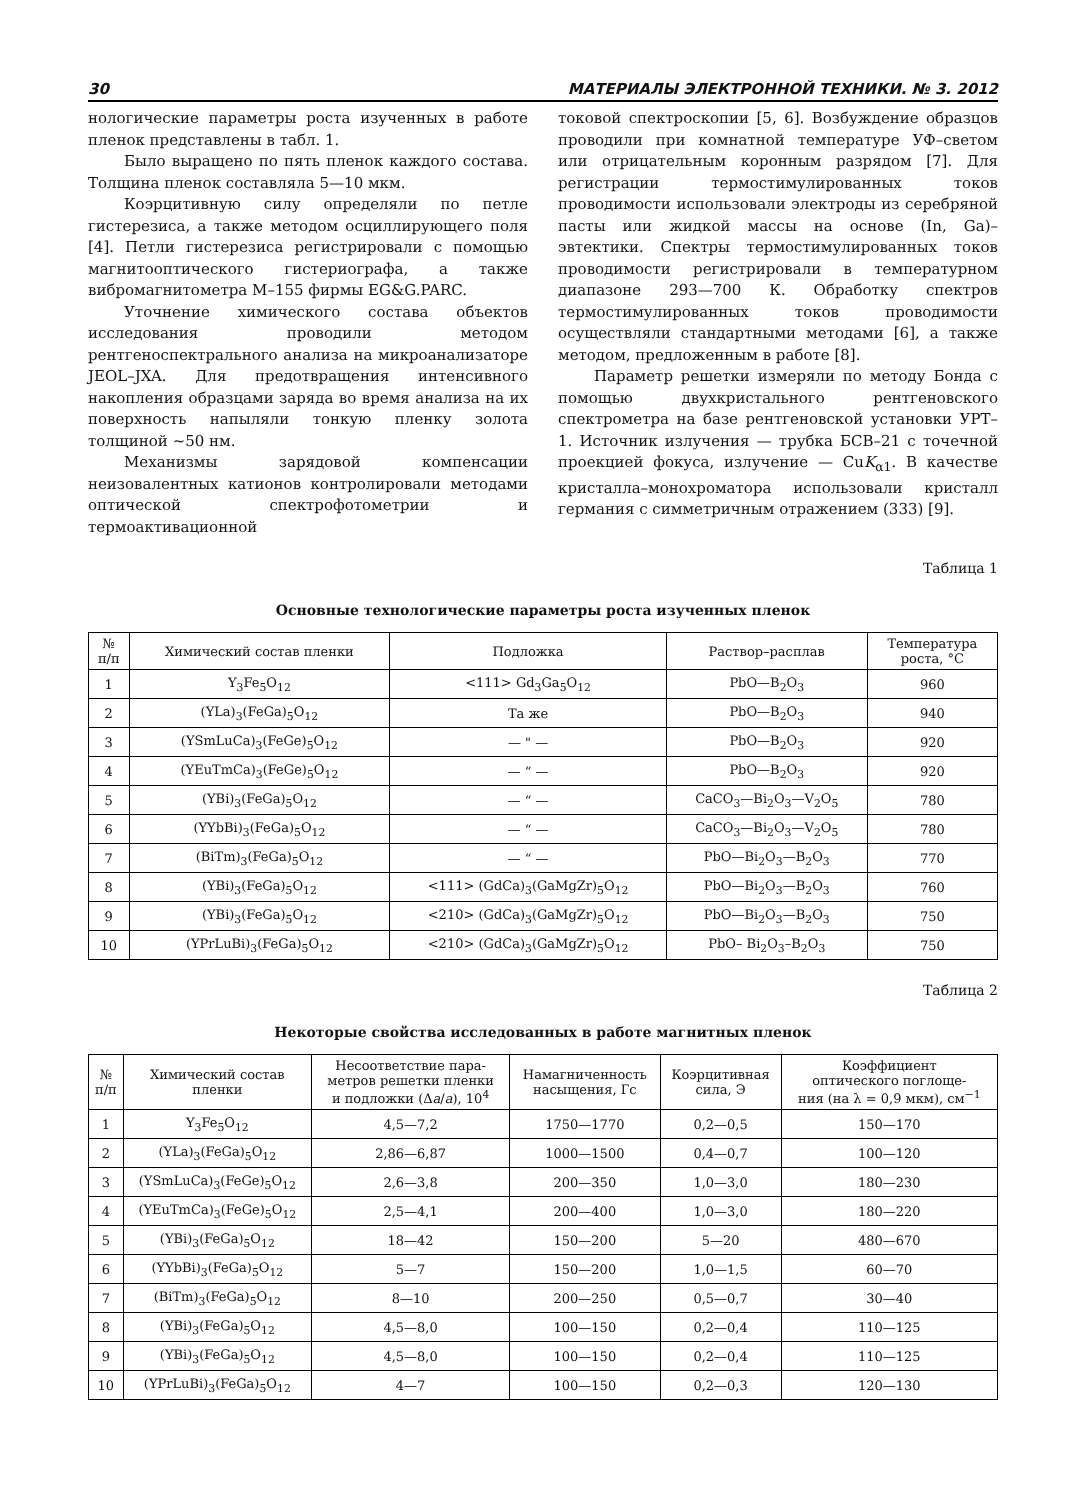30 МАТЕРИАЛЫ ЭЛЕКТРОННОЙ ТЕХНИКИ. № 3. 2012
нологические параметры роста изученных в работе пленок представлены в табл. 1.
Было выращено по пять пленок каждого состава. Толщина пленок составляла 5—10 мкм.
Коэрцитивную силу определяли по петле гистерезиса, а также методом осциллирующего поля [4]. Петли гистерезиса регистрировали с помощью магнитооптического гистериографа, а также вибромагнитометра М–155 фирмы EG&G.PARC.
Уточнение химического состава объектов исследования проводили методом рентгеноспектрального анализа на микроанализаторе JEOL–JXA. Для предотвращения интенсивного накопления образцами заряда во время анализа на их поверхность напыляли тонкую пленку золота толщиной ~50 нм.
Механизмы зарядовой компенсации неизовалентных катионов контролировали методами оптической спектрофотометрии и термоактивационной
токовой спектроскопии [5, 6]. Возбуждение образцов проводили при комнатной температуре УФ–светом или отрицательным коронным разрядом [7]. Для регистрации термостимулированных токов проводимости использовали электроды из серебряной пасты или жидкой массы на основе (In, Ga)–эвтектики. Спектры термостимулированных токов проводимости регистрировали в температурном диапазоне 293—700 К. Обработку спектров термостимулированных токов проводимости осуществляли стандартными методами [6], а также методом, предложенным в работе [8].
Параметр решетки измеряли по методу Бонда с помощью двухкристального рентгеновского спектрометра на базе рентгеновской установки УРТ–1. Источник излучения — трубка БСВ–21 с точечной проекцией фокуса, излучение — CuK<sub>α1</sub>. В качестве кристалла–монохроматора использовали кристалл германия с симметричным отражением (333) [9].
Таблица 1
Основные технологические параметры роста изученных пленок
| № п/п | Химический состав пленки | Подложка | Раствор–расплав | Температура роста, °С |
| --- | --- | --- | --- | --- |
| 1 | Y<sub>3</sub>Fe<sub>5</sub>O<sub>12</sub> | <111> Gd<sub>3</sub>Ga<sub>5</sub>O<sub>12</sub> | PbO—B<sub>2</sub>O<sub>3</sub> | 960 |
| 2 | (YLa)<sub>3</sub>(FeGa)<sub>5</sub>O<sub>12</sub> | Та же | PbO—B<sub>2</sub>O<sub>3</sub> | 940 |
| 3 | (YSmLuCa)<sub>3</sub>(FeGe)<sub>5</sub>O<sub>12</sub> | — " — | PbO—B<sub>2</sub>O<sub>3</sub> | 920 |
| 4 | (YEuTmCa)<sub>3</sub>(FeGe)<sub>5</sub>O<sub>12</sub> | — “ — | PbO—B<sub>2</sub>O<sub>3</sub> | 920 |
| 5 | (YBi)<sub>3</sub>(FeGa)<sub>5</sub>O<sub>12</sub> | — “ — | CaCO<sub>3</sub>—Bi<sub>2</sub>O<sub>3</sub>—V<sub>2</sub>O<sub>5</sub> | 780 |
| 6 | (YYbBi)<sub>3</sub>(FeGa)<sub>5</sub>O<sub>12</sub> | — “ — | CaCO<sub>3</sub>—Bi<sub>2</sub>O<sub>3</sub>—V<sub>2</sub>O<sub>5</sub> | 780 |
| 7 | (BiTm)<sub>3</sub>(FeGa)<sub>5</sub>O<sub>12</sub> | — “ — | PbO—Bi<sub>2</sub>O<sub>3</sub>—B<sub>2</sub>O<sub>3</sub> | 770 |
| 8 | (YBi)<sub>3</sub>(FeGa)<sub>5</sub>O<sub>12</sub> | <111> (GdCa)<sub>3</sub>(GaMgZr)<sub>5</sub>O<sub>12</sub> | PbO—Bi<sub>2</sub>O<sub>3</sub>—B<sub>2</sub>O<sub>3</sub> | 760 |
| 9 | (YBi)<sub>3</sub>(FeGa)<sub>5</sub>O<sub>12</sub> | <210> (GdCa)<sub>3</sub>(GaMgZr)<sub>5</sub>O<sub>12</sub> | PbO—Bi<sub>2</sub>O<sub>3</sub>—B<sub>2</sub>O<sub>3</sub> | 750 |
| 10 | (YPrLuBi)<sub>3</sub>(FeGa)<sub>5</sub>O<sub>12</sub> | <210> (GdCa)<sub>3</sub>(GaMgZr)<sub>5</sub>O<sub>12</sub> | PbO– Bi<sub>2</sub>O<sub>3</sub>–B<sub>2</sub>O<sub>3</sub> | 750 |
Таблица 2
Некоторые свойства исследованных в работе магнитных пленок
| № п/п | Химический состав пленки | Несоответствие пара- метров решетки пленки и подложки (Δ a / a ), 10<sup>4</sup> | Намагниченность насыщения, Гс | Коэрцитивная сила, Э | Коэффициент оптического поглоще- ния (на λ = 0,9 мкм), см<sup>−1</sup> |
| --- | --- | --- | --- | --- | --- |
| 1 | Y<sub>3</sub>Fe<sub>5</sub>O<sub>12</sub> | 4,5—7,2 | 1750—1770 | 0,2—0,5 | 150—170 |
| 2 | (YLa)<sub>3</sub>(FeGa)<sub>5</sub>O<sub>12</sub> | 2,86—6,87 | 1000—1500 | 0,4—0,7 | 100—120 |
| 3 | (YSmLuCa)<sub>3</sub>(FeGe)<sub>5</sub>O<sub>12</sub> | 2,6—3,8 | 200—350 | 1,0—3,0 | 180—230 |
| 4 | (YEuTmCa)<sub>3</sub>(FeGe)<sub>5</sub>O<sub>12</sub> | 2,5—4,1 | 200—400 | 1,0—3,0 | 180—220 |
| 5 | (YBi)<sub>3</sub>(FeGa)<sub>5</sub>O<sub>12</sub> | 18—42 | 150—200 | 5—20 | 480—670 |
| 6 | (YYbBi)<sub>3</sub>(FeGa)<sub>5</sub>O<sub>12</sub> | 5—7 | 150—200 | 1,0—1,5 | 60—70 |
| 7 | (BiTm)<sub>3</sub>(FeGa)<sub>5</sub>O<sub>12</sub> | 8—10 | 200—250 | 0,5—0,7 | 30—40 |
| 8 | (YBi)<sub>3</sub>(FeGa)<sub>5</sub>O<sub>12</sub> | 4,5—8,0 | 100—150 | 0,2—0,4 | 110—125 |
| 9 | (YBi)<sub>3</sub>(FeGa)<sub>5</sub>O<sub>12</sub> | 4,5—8,0 | 100—150 | 0,2—0,4 | 110—125 |
| 10 | (YPrLuBi)<sub>3</sub>(FeGa)<sub>5</sub>O<sub>12</sub> | 4—7 | 100—150 | 0,2—0,3 | 120—130 |